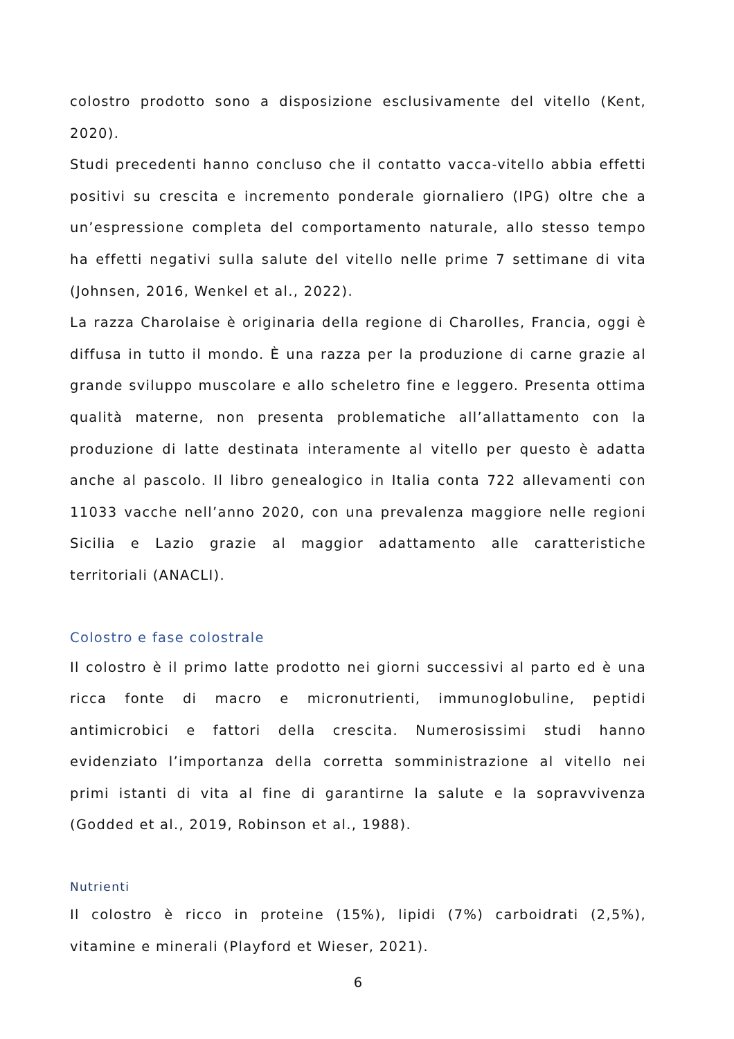colostro prodotto sono a disposizione esclusivamente del vitello (Kent, 2020).
Studi precedenti hanno concluso che il contatto vacca-vitello abbia effetti positivi su crescita e incremento ponderale giornaliero (IPG) oltre che a un’espressione completa del comportamento naturale, allo stesso tempo ha effetti negativi sulla salute del vitello nelle prime 7 settimane di vita (Johnsen, 2016, Wenkel et al., 2022).
La razza Charolaise è originaria della regione di Charolles, Francia, oggi è diffusa in tutto il mondo. È una razza per la produzione di carne grazie al grande sviluppo muscolare e allo scheletro fine e leggero. Presenta ottima qualità materne, non presenta problematiche all’allattamento con la produzione di latte destinata interamente al vitello per questo è adatta anche al pascolo. Il libro genealogico in Italia conta 722 allevamenti con 11033 vacche nell’anno 2020, con una prevalenza maggiore nelle regioni Sicilia e Lazio grazie al maggior adattamento alle caratteristiche territoriali (ANACLI).
Colostro e fase colostrale
Il colostro è il primo latte prodotto nei giorni successivi al parto ed è una ricca fonte di macro e micronutrienti, immunoglobuline, peptidi antimicrobici e fattori della crescita. Numerosissimi studi hanno evidenziato l’importanza della corretta somministrazione al vitello nei primi istanti di vita al fine di garantirne la salute e la sopravvivenza (Godded et al., 2019, Robinson et al., 1988).
Nutrienti
Il colostro è ricco in proteine (15%), lipidi (7%) carboidrati (2,5%), vitamine e minerali (Playford et Wieser, 2021).
6